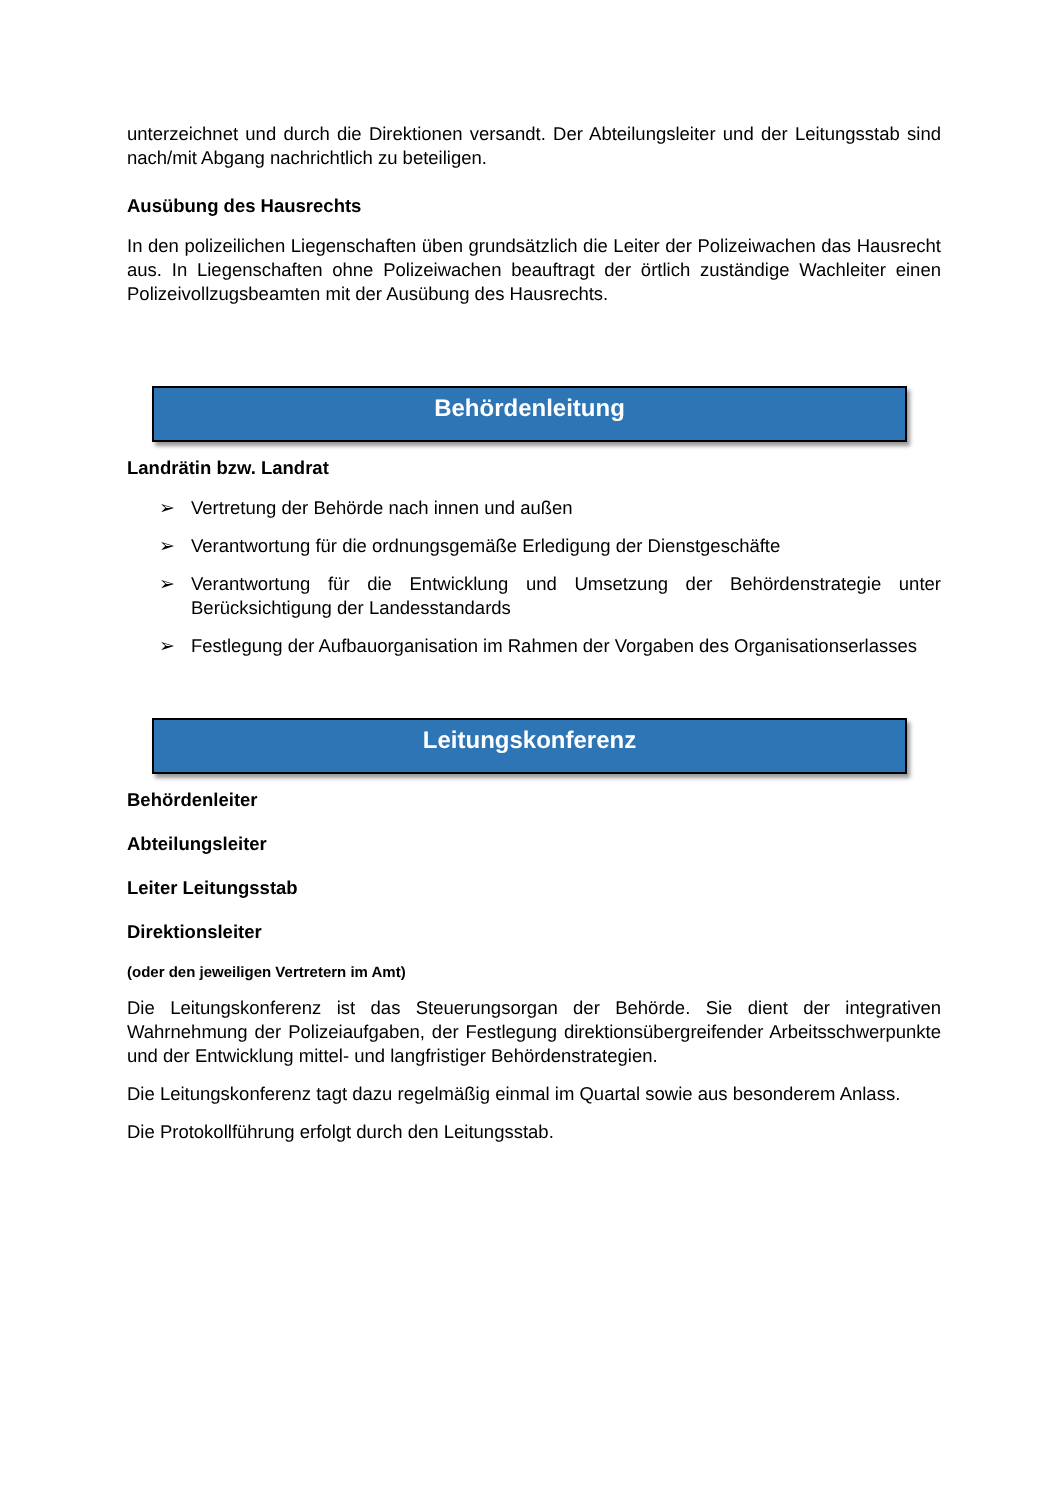unterzeichnet und durch die Direktionen versandt. Der Abteilungsleiter und der Leitungsstab sind nach/mit Abgang nachrichtlich zu beteiligen.
Ausübung des Hausrechts
In den polizeilichen Liegenschaften üben grundsätzlich die Leiter der Polizeiwachen das Hausrecht aus. In Liegenschaften ohne Polizeiwachen beauftragt der örtlich zuständige Wachleiter einen Polizeivollzugsbeamten mit der Ausübung des Hausrechts.
Behördenleitung
Landrätin bzw. Landrat
➢ Vertretung der Behörde nach innen und außen
➢ Verantwortung für die ordnungsgemäße Erledigung der Dienstgeschäfte
➢ Verantwortung für die Entwicklung und Umsetzung der Behördenstrategie unter Berücksichtigung der Landesstandards
➢ Festlegung der Aufbauorganisation im Rahmen der Vorgaben des Organisationserlasses
Leitungskonferenz
Behördenleiter
Abteilungsleiter
Leiter Leitungsstab
Direktionsleiter
(oder den jeweiligen Vertretern im Amt)
Die Leitungskonferenz ist das Steuerungsorgan der Behörde. Sie dient der integrativen Wahrnehmung der Polizeiaufgaben, der Festlegung direktionsübergreifender Arbeitsschwerpunkte und der Entwicklung mittel- und langfristiger Behördenstrategien.
Die Leitungskonferenz tagt dazu regelmäßig einmal im Quartal sowie aus besonderem Anlass.
Die Protokollführung erfolgt durch den Leitungsstab.